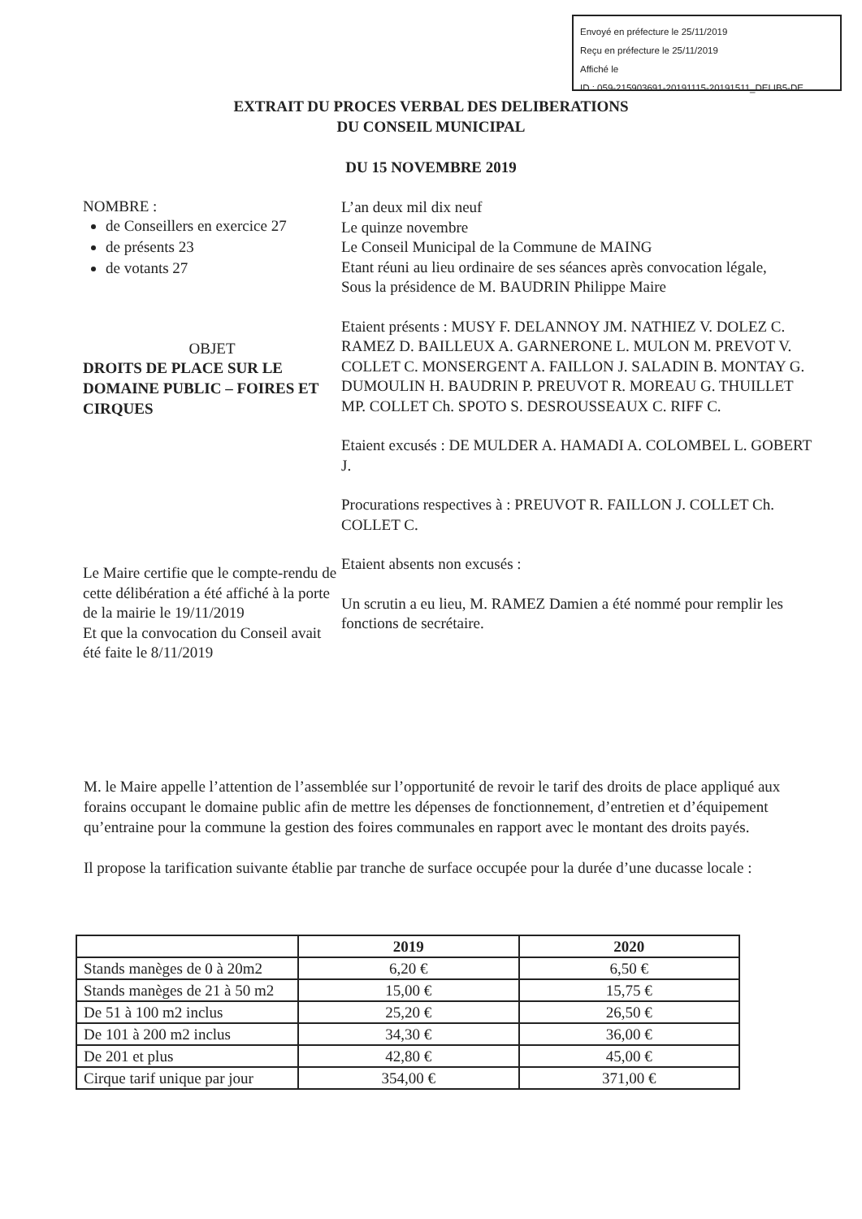Envoyé en préfecture le 25/11/2019
Reçu en préfecture le 25/11/2019
Affiché le
ID : 059-215903691-20191115-20191511_DELIB5-DE
EXTRAIT DU PROCES VERBAL DES DELIBERATIONS
DU CONSEIL MUNICIPAL
DU 15 NOVEMBRE 2019
NOMBRE :
de Conseillers en exercice 27
de présents 23
de votants 27
OBJET
DROITS DE PLACE SUR LE DOMAINE PUBLIC – FOIRES ET CIRQUES
Le Maire certifie que le compte-rendu de cette délibération a été affiché à la porte de la mairie le 19/11/2019
Et que la convocation du Conseil avait été faite le 8/11/2019
L’an deux mil dix neuf
Le quinze novembre
Le Conseil Municipal de la Commune de MAING
Etant réuni au lieu ordinaire de ses séances après convocation légale,
Sous la présidence de M. BAUDRIN Philippe Maire
Etaient présents : MUSY F. DELANNOY JM. NATHIEZ V. DOLEZ C. RAMEZ D. BAILLEUX A. GARNERONE L. MULON M. PREVOT V. COLLET C. MONSERGENT A. FAILLON J. SALADIN B. MONTAY G. DUMOULIN H. BAUDRIN P. PREUVOT R. MOREAU G. THUILLET MP. COLLET Ch. SPOTO S. DESROUSSEAUX C. RIFF C.
Etaient excusés : DE MULDER A. HAMADI A. COLOMBEL L. GOBERT J.
Procurations respectives à : PREUVOT R. FAILLON J. COLLET Ch. COLLET C.
Etaient absents non excusés :
Un scrutin a eu lieu, M. RAMEZ Damien a été nommé pour remplir les fonctions de secrétaire.
M. le Maire appelle l’attention de l’assemblée sur l’opportunité de revoir le tarif des droits de place appliqué aux forains occupant le domaine public afin de mettre les dépenses de fonctionnement, d’entretien et d’équipement qu’entraine pour la commune la gestion des foires communales en rapport avec le montant des droits payés.
Il propose la tarification suivante établie par tranche de surface occupée pour la durée d’une ducasse locale :
| | 2019 | 2020 |
| --- | --- | --- |
| Stands manèges de 0 à 20m2 | 6,20 € | 6,50 € |
| Stands manèges de 21 à 50 m2 | 15,00 € | 15,75 € |
| De 51 à 100 m2 inclus | 25,20 € | 26,50 € |
| De 101 à 200 m2 inclus | 34,30 € | 36,00 € |
| De 201 et plus | 42,80 € | 45,00 € |
| Cirque tarif unique par jour | 354,00 € | 371,00 € |